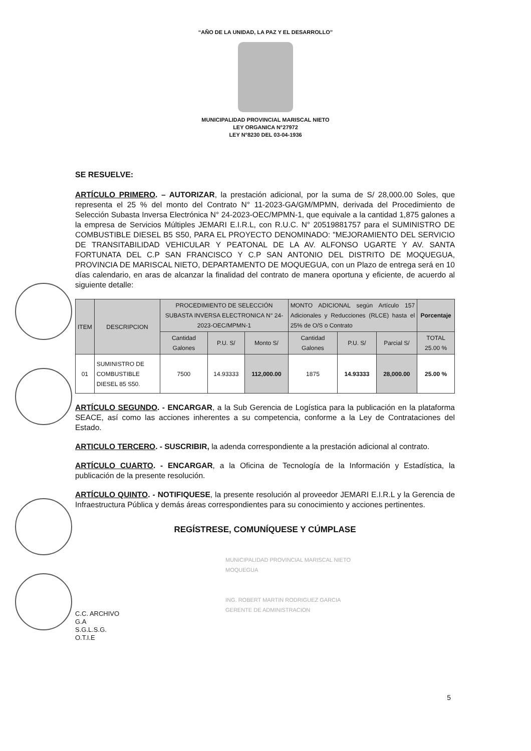“AÑO DE LA UNIDAD, LA PAZ Y EL DESARROLLO”
MUNICIPALIDAD PROVINCIAL MARISCAL NIETO
LEY ORGANICA N°27972
LEY N°8230 DEL 03-04-1936
SE RESUELVE:
ARTÍCULO PRIMERO. – AUTORIZAR, la prestación adicional, por la suma de S/ 28,000.00 Soles, que representa el 25 % del monto del Contrato N° 11-2023-GA/GM/MPMN, derivada del Procedimiento de Selección Subasta Inversa Electrónica N° 24-2023-OEC/MPMN-1, que equivale a la cantidad 1,875 galones a la empresa de Servicios Múltiples JEMARI E.I.R.L, con R.U.C. N° 20519881757 para el SUMINISTRO DE COMBUSTIBLE DIESEL B5 S50, PARA EL PROYECTO DENOMINADO: "MEJORAMIENTO DEL SERVICIO DE TRANSITABILIDAD VEHICULAR Y PEATONAL DE LA AV. ALFONSO UGARTE Y AV. SANTA FORTUNATA DEL C.P SAN FRANCISCO Y C.P SAN ANTONIO DEL DISTRITO DE MOQUEGUA, PROVINCIA DE MARISCAL NIETO, DEPARTAMENTO DE MOQUEGUA, con un Plazo de entrega será en 10 días calendario, en aras de alcanzar la finalidad del contrato de manera oportuna y eficiente, de acuerdo al siguiente detalle:
| ITEM | DESCRIPCION | PROCEDIMIENTO DE SELECCIÓN SUBASTA INVERSA ELECTRONICA N° 24-2023-OEC/MPMN-1 | | | MONTO ADICIONAL según Artículo 157 Adicionales y Reducciones (RLCE) hasta el 25% de O/S o Contrato | | | Porcentaje |
| --- | --- | --- | --- | --- | --- | --- | --- | --- |
| | | Cantidad Galones | P.U. S/ | Monto S/ | Cantidad Galones | P.U. S/ | Parcial S/ | TOTAL 25.00 % |
| 01 | SUMINISTRO DE COMBUSTIBLE DIESEL 85 S50. | 7500 | 14.93333 | 112,000.00 | 1875 | 14.93333 | 28,000.00 | 25.00 % |
ARTÍCULO SEGUNDO. - ENCARGAR, a la Sub Gerencia de Logística para la publicación en la plataforma SEACE, así como las acciones inherentes a su competencia, conforme a la Ley de Contrataciones del Estado.
ARTICULO TERCERO. - SUSCRIBIR, la adenda correspondiente a la prestación adicional al contrato.
ARTÍCULO CUARTO. - ENCARGAR, a la Oficina de Tecnología de la Información y Estadística, la publicación de la presente resolución.
ARTÍCULO QUINTO. - NOTIFIQUESE, la presente resolución al proveedor JEMARI E.I.R.L y la Gerencia de Infraestructura Pública y demás áreas correspondientes para su conocimiento y acciones pertinentes.
REGÍSTRESE, COMUNÍQUESE Y CÚMPLASE
MUNICIPALIDAD PROVINCIAL MARISCAL NIETO
MOQUEGUA
ING. ROBERT MARTIN RODRIGUEZ GARCIA
GERENTE DE ADMINISTRACION
C.C. ARCHIVO
G.A
S.G.L.S.G.
O.T.I.E
5